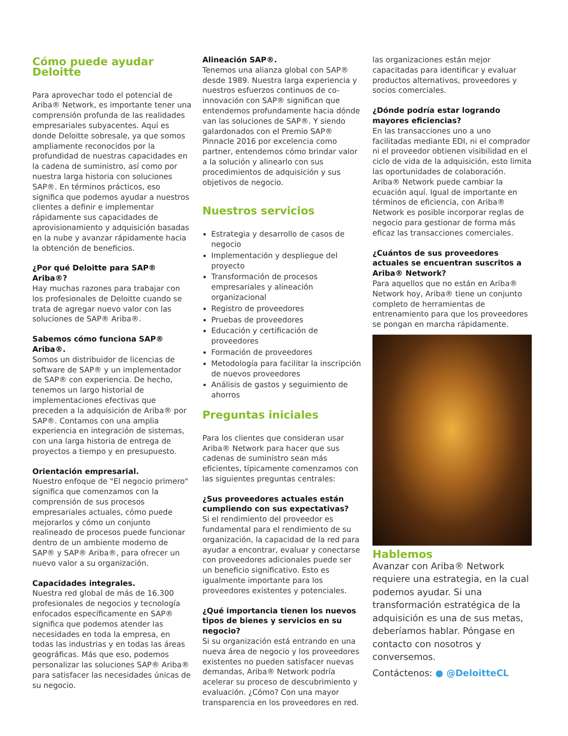Cómo puede ayudar Deloitte
Para aprovechar todo el potencial de Ariba® Network, es importante tener una comprensión profunda de las realidades empresariales subyacentes. Aquí es donde Deloitte sobresale, ya que somos ampliamente reconocidos por la profundidad de nuestras capacidades en la cadena de suministro, así como por nuestra larga historia con soluciones SAP®. En términos prácticos, eso significa que podemos ayudar a nuestros clientes a definir e implementar rápidamente sus capacidades de aprovisionamiento y adquisición basadas en la nube y avanzar rápidamente hacia la obtención de beneficios.
¿Por qué Deloitte para SAP® Ariba®?
Hay muchas razones para trabajar con los profesionales de Deloitte cuando se trata de agregar nuevo valor con las soluciones de SAP® Ariba®.
Sabemos cómo funciona SAP® Ariba®.
Somos un distribuidor de licencias de software de SAP® y un implementador de SAP® con experiencia. De hecho, tenemos un largo historial de implementaciones efectivas que preceden a la adquisición de Ariba® por SAP®. Contamos con una amplia experiencia en integración de sistemas, con una larga historia de entrega de proyectos a tiempo y en presupuesto.
Orientación empresarial.
Nuestro enfoque de "El negocio primero" significa que comenzamos con la comprensión de sus procesos empresariales actuales, cómo puede mejorarlos y cómo un conjunto realineado de procesos puede funcionar dentro de un ambiente moderno de SAP® y SAP® Ariba®, para ofrecer un nuevo valor a su organización.
Capacidades integrales.
Nuestra red global de más de 16.300 profesionales de negocios y tecnología enfocados específicamente en SAP® significa que podemos atender las necesidades en toda la empresa, en todas las industrias y en todas las áreas geográficas. Más que eso, podemos personalizar las soluciones SAP® Ariba® para satisfacer las necesidades únicas de su negocio.
Alineación SAP®.
Tenemos una alianza global con SAP® desde 1989. Nuestra larga experiencia y nuestros esfuerzos continuos de co-innovación con SAP® significan que entendemos profundamente hacia dónde van las soluciones de SAP®. Y siendo galardonados con el Premio SAP® Pinnacle 2016 por excelencia como partner, entendemos cómo brindar valor a la solución y alinearlo con sus procedimientos de adquisición y sus objetivos de negocio.
Nuestros servicios
Estrategia y desarrollo de casos de negocio
Implementación y despliegue del proyecto
Transformación de procesos empresariales y alineación organizacional
Registro de proveedores
Pruebas de proveedores
Educación y certificación de proveedores
Formación de proveedores
Metodología para facilitar la inscripción de nuevos proveedores
Análisis de gastos y seguimiento de ahorros
Preguntas iniciales
Para los clientes que consideran usar Ariba® Network para hacer que sus cadenas de suministro sean más eficientes, típicamente comenzamos con las siguientes preguntas centrales:
¿Sus proveedores actuales están cumpliendo con sus expectativas?
Si el rendimiento del proveedor es fundamental para el rendimiento de su organización, la capacidad de la red para ayudar a encontrar, evaluar y conectarse con proveedores adicionales puede ser un beneficio significativo. Esto es igualmente importante para los proveedores existentes y potenciales.
¿Qué importancia tienen los nuevos tipos de bienes y servicios en su negocio?
Si su organización está entrando en una nueva área de negocio y los proveedores existentes no pueden satisfacer nuevas demandas, Ariba® Network podría acelerar su proceso de descubrimiento y evaluación. ¿Cómo? Con una mayor transparencia en los proveedores en red.
las organizaciones están mejor capacitadas para identificar y evaluar productos alternativos, proveedores y socios comerciales.
¿Dónde podría estar logrando mayores eficiencias?
En las transacciones uno a uno facilitadas mediante EDI, ni el comprador ni el proveedor obtienen visibilidad en el ciclo de vida de la adquisición, esto limita las oportunidades de colaboración. Ariba® Network puede cambiar la ecuación aquí. Igual de importante en términos de eficiencia, con Ariba® Network es posible incorporar reglas de negocio para gestionar de forma más eficaz las transacciones comerciales.
¿Cuántos de sus proveedores actuales se encuentran suscritos a Ariba® Network?
Para aquellos que no están en Ariba® Network hoy, Ariba® tiene un conjunto completo de herramientas de entrenamiento para que los proveedores se pongan en marcha rápidamente.
Hablemos
Avanzar con Ariba® Network requiere una estrategia, en la cual podemos ayudar. Si una transformación estratégica de la adquisición es una de sus metas, deberíamos hablar. Póngase en contacto con nosotros y conversemos.
Contáctenos: ● @DeloitteCL